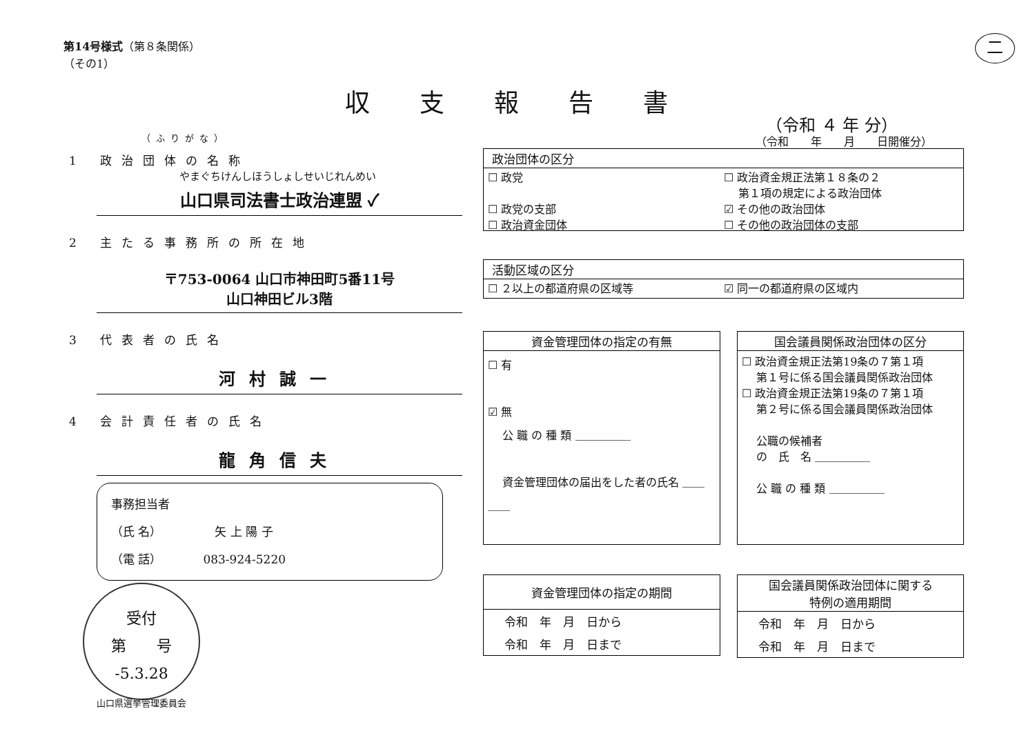第14号様式（第８条関係）
（その1）
二
収支報告書
（令和 ４ 年 分）
（令和　　年　　月　　日開催分）
（ふりがな）
1　　政治団体の名称
やまぐちけんしほうしょしせいじれんめい
山口県司法書士政治連盟 ✓
2　　主たる事務所の所在地
〒753-0064 山口市神田町5番11号
山口神田ビル3階
3　　代表者の氏名
河村誠一
4　　会計責任者の氏名
龍角信夫
事務担当者
（氏 名）　　　　　矢 上 陽 子
（電 話）　　　　083-924-5220
受付
第　　号
-5.3.28
山口県選挙管理委員会
政治団体の区分
☐ 政党 ☐ 政治資金規正法第１８条の２
　 第１項の規定による政治団体 ☐ 政党の支部 ☑ その他の政治団体 ☐ 政治資金団体 ☐ その他の政治団体の支部
活動区域の区分
☐ ２以上の都道府県の区域等 ☑ 同一の都道府県の区域内
資金管理団体の指定の有無
☐ 有
☑ 無
　 公 職 の 種 類 ＿＿＿＿＿
　 資金管理団体の届出をした者の氏名 ＿＿＿＿
国会議員関係政治団体の区分
☐ 政治資金規正法第19条の７第１項
　 第１号に係る国会議員関係政治団体
☐ 政治資金規正法第19条の７第１項
　 第２号に係る国会議員関係政治団体
　 公職の候補者
　 の　氏　名 ＿＿＿＿＿
　 公 職 の 種 類 ＿＿＿＿＿
資金管理団体の指定の期間
| 令和 年 月 日から |
| 令和 年 月 日まで |
国会議員関係政治団体に関する
特例の適用期間
| 令和 年 月 日から |
| 令和 年 月 日まで |